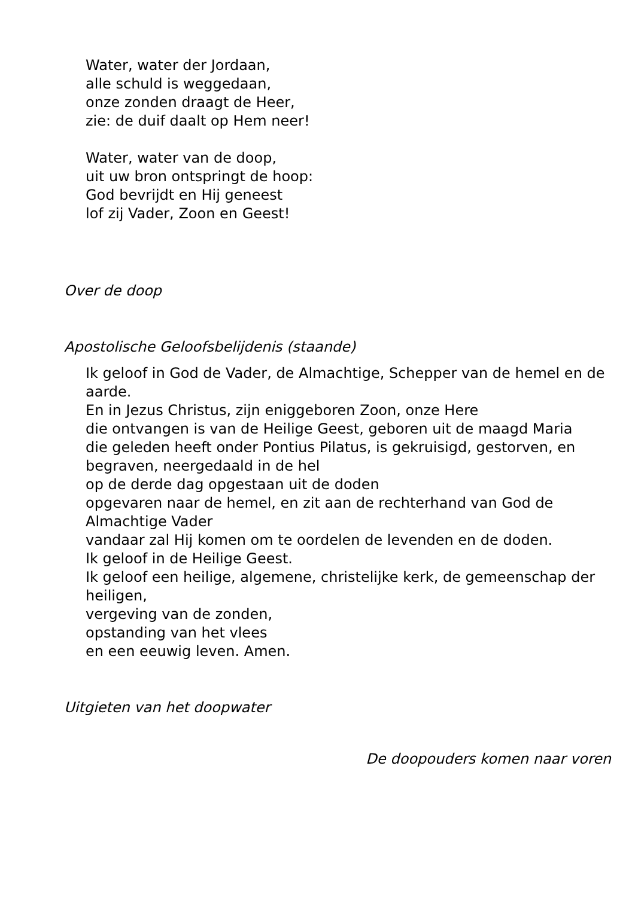Water, water der Jordaan,
alle schuld is weggedaan,
onze zonden draagt de Heer,
zie: de duif daalt op Hem neer!
Water, water van de doop,
uit uw bron ontspringt de hoop:
God bevrijdt en Hij geneest
lof zij Vader, Zoon en Geest!
Over de doop
Apostolische Geloofsbelijdenis (staande)
Ik geloof in God de Vader, de Almachtige, Schepper van de hemel en de aarde.
En in Jezus Christus, zijn eniggeboren Zoon, onze Here
die ontvangen is van de Heilige Geest, geboren uit de maagd Maria
die geleden heeft onder Pontius Pilatus, is gekruisigd, gestorven, en begraven, neergedaald in de hel
op de derde dag opgestaan uit de doden
opgevaren naar de hemel, en zit aan de rechterhand van God de Almachtige Vader
vandaar zal Hij komen om te oordelen de levenden en de doden.
Ik geloof in de Heilige Geest.
Ik geloof een heilige, algemene, christelijke kerk, de gemeenschap der heiligen,
vergeving van de zonden,
opstanding van het vlees
en een eeuwig leven. Amen.
Uitgieten van het doopwater
De doopouders komen naar voren